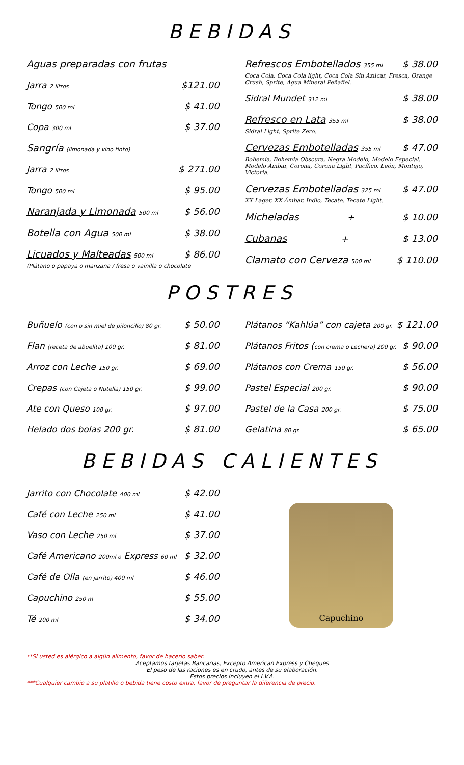BEBIDAS
Aguas preparadas con frutas
Jarra 2 litros $121.00
Tongo 500 ml $ 41.00
Copa 300 ml $ 37.00
Sangría (limonada y vino tinto)
Jarra 2 litros $ 271.00
Tongo 500 ml $ 95.00
Naranjada y Limonada 500 ml $ 56.00
Botella con Agua 500 ml $ 38.00
Licuados y Malteadas 500 ml $ 86.00
(Plátano o papaya o manzana / fresa o vainilla o chocolate
Refrescos Embotellados 355 ml $ 38.00
Coca Cola, Coca Cola light, Coca Cola Sin Azúcar, Fresca, Orange Crush, Sprite, Agua Mineral Peñafiel.
Sidral Mundet 312 ml $ 38.00
Refresco en Lata 355 ml $ 38.00
Sidral Light, Sprite Zero.
Cervezas Embotelladas 355 ml $ 47.00
Bohemia, Bohemia Obscura, Negra Modelo, Modelo Especial, Modelo Ámbar, Corona, Corona Light, Pacífico, León, Montejo, Victoria.
Cervezas Embotelladas 325 ml $ 47.00
XX Lager, XX Ámbar, Indio, Tecate, Tecate Light.
Micheladas + $ 10.00
Cubanas + $ 13.00
Clamato con Cerveza 500 ml $ 110.00
POSTRES
Buñuelo (con o sin miel de piloncillo) 80 gr. $ 50.00
Flan (receta de abuelita) 100 gr. $ 81.00
Arroz con Leche 150 gr. $ 69.00
Crepas (con Cajeta o Nutella) 150 gr. $ 99.00
Ate con Queso 100 gr. $ 97.00
Helado dos bolas 200 gr. $ 81.00
Plátanos “Kahlúa” con cajeta 200 gr. $ 121.00
Plátanos Fritos (con crema o Lechera) 200 gr. $ 90.00
Plátanos con Crema 150 gr. $ 56.00
Pastel Especial 200 gr. $ 90.00
Pastel de la Casa 200 gr. $ 75.00
Gelatina 80 gr. $ 65.00
BEBIDAS CALIENTES
Jarrito con Chocolate 400 ml $ 42.00
Café con Leche 250 ml $ 41.00
Vaso con Leche 250 ml $ 37.00
Café Americano 200ml o Express 60 ml $ 32.00
Café de Olla (en jarrito) 400 ml $ 46.00
Capuchino 250 m $ 55.00
Té 200 ml $ 34.00
Capuchino
**Si usted es alérgico a algún alimento, favor de hacerlo saber.
Aceptamos tarjetas Bancarias, Excepto American Express y Cheques
El peso de las raciones es en crudo, antes de su elaboración.
Estos precios incluyen el I.V.A.
***Cualquier cambio a su platillo o bebida tiene costo extra, favor de preguntar la diferencia de precio.